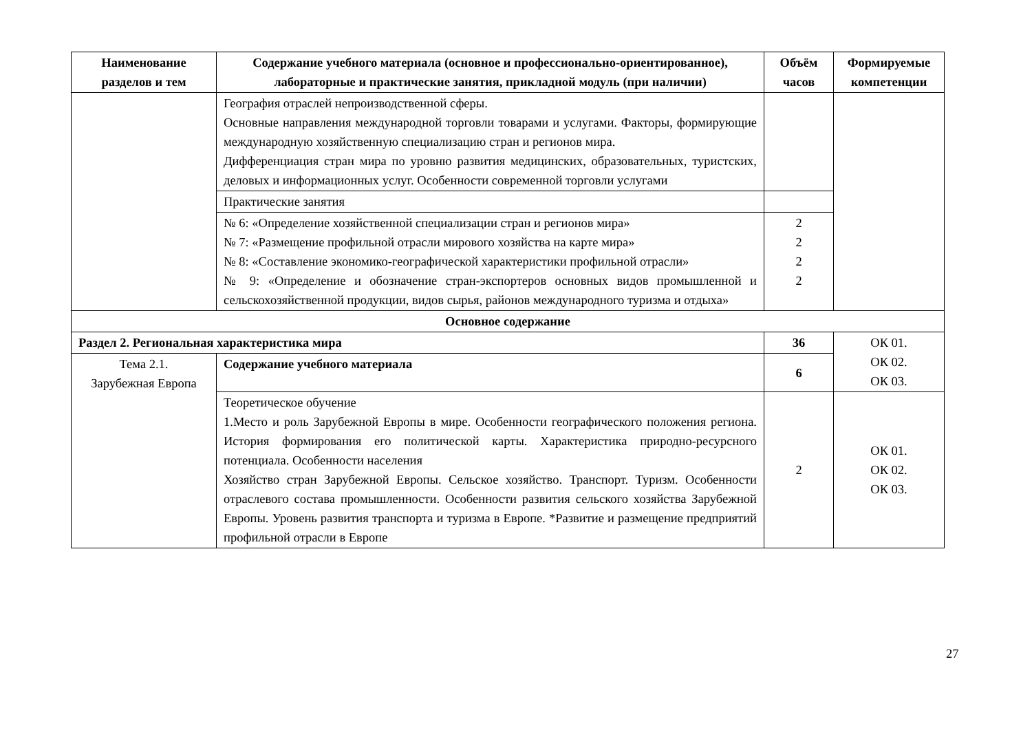| Наименование разделов и тем | Содержание учебного материала (основное и профессионально-ориентированное), лабораторные и практические занятия, прикладной модуль (при наличии) | Объём часов | Формируемые компетенции |
| --- | --- | --- | --- |
| | География отраслей непроизводственной сферы. Основные направления международной торговли товарами и услугами. Факторы, формирующие международную хозяйственную специализацию стран и регионов мира. Дифференциация стран мира по уровню развития медицинских, образовательных, туристских, деловых и информационных услуг. Особенности современной торговли услугами | | |
| | Практические занятия | | |
| | № 6: «Определение хозяйственной специализации стран и регионов мира» № 7: «Размещение профильной отрасли мирового хозяйства на карте мира» № 8: «Составление экономико-географической характеристики профильной отрасли» № 9: «Определение и обозначение стран-экспортеров основных видов промышленной и сельскохозяйственной продукции, видов сырья, районов международного туризма и отдыха» | 2 2 2 2 | |
| Основное содержание | | | |
| Раздел 2. Региональная характеристика мира | | 36 | ОК 01. ОК 02. ОК 03. |
| Тема 2.1. Зарубежная Европа | Содержание учебного материала | 6 | |
| | Теоретическое обучение 1.Место и роль Зарубежной Европы в мире. Особенности географического положения региона. История формирования его политической карты. Характеристика природно-ресурсного потенциала. Особенности населения Хозяйство стран Зарубежной Европы. Сельское хозяйство. Транспорт. Туризм. Особенности отраслевого состава промышленности. Особенности развития сельского хозяйства Зарубежной Европы. Уровень развития транспорта и туризма в Европе. *Развитие и размещение предприятий профильной отрасли в Европе | 2 | ОК 01. ОК 02. ОК 03. |
27